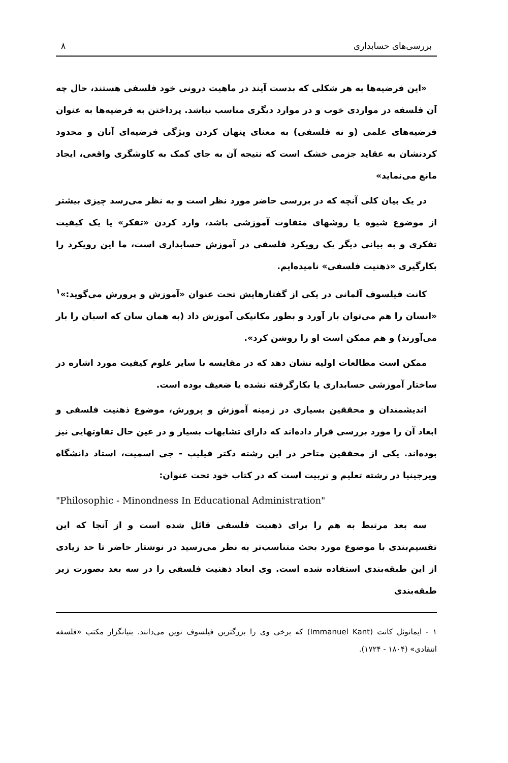بررسی‌های حسابداری ۸
«این فرضیه‌ها به هر شکلی که بدست آیند در ماهیت درونی خود فلسفی هستند، حال چه آن فلسفه در مواردی خوب و در موارد دیگری مناسب نباشد. پرداختن به فرضیه‌ها به عنوان فرضیه‌های علمی (و نه فلسفی) به معنای پنهان کردن ویژگی فرضیه‌ای آنان و محدود کردنشان به عقاید جزمی خشک است که نتیجه آن به جای کمک به کاوشگری واقعی، ایجاد مانع می‌نماید»
در یک بیان کلی آنچه که در بررسی حاضر مورد نظر است و به نظر می‌رسد چیزی بیشتر از موضوع شیوه یا روشهای متفاوت آموزشی باشد، وارد کردن «تفکر» یا یک کیفیت تفکری و به بیانی دیگر یک رویکرد فلسفی در آموزش حسابداری است، ما این رویکرد را بکارگیری «ذهنیت فلسفی» نامیده‌ایم.
کانت فیلسوف آلمانی در یکی از گفتارهایش تحت عنوان «آموزش و پرورش می‌گوید:»<sup>۱</sup> «انسان را هم می‌توان بار آورد و بطور مکانیکی آموزش داد (به همان سان که اسبان را بار می‌آورند) و هم ممکن است او را روشن کرد».
ممکن است مطالعات اولیه نشان دهد که در مقایسه با سایر علوم کیفیت مورد اشاره در ساختار آموزشی حسابداری یا بکارگرفته نشده یا ضعیف بوده است.
اندیشمندان و محققین بسیاری در زمینه آموزش و پرورش، موضوع ذهنیت فلسفی و ابعاد آن را مورد بررسی قرار داده‌اند که دارای تشابهات بسیار و در عین حال تفاوتهایی نیز بوده‌اند. یکی از محققین متاخر در این رشته دکتر فیلیپ - جی اسمیت، استاد دانشگاه ویرجینیا در رشته تعلیم و تربیت است که در کتاب خود تحت عنوان:
"Philosophic - Minondness In Educational Administration"
سه بعد مرتبط به هم را برای ذهنیت فلسفی قائل شده است و از آنجا که این تقسیم‌بندی با موضوع مورد بحث متناسب‌تر به نظر می‌رسید در نوشتار حاضر تا حد زیادی از این طبقه‌بندی استفاده شده است. وی ابعاد ذهنیت فلسفی را در سه بعد بصورت زیر طبقه‌بندی
۱ - ایمانوئل کانت (Immanuel Kant) که برخی وی را بزرگترین فیلسوف نوین می‌دانند. بنیانگزار مکتب «فلسفه انتقادی» (۱۸۰۴ - ۱۷۲۴).